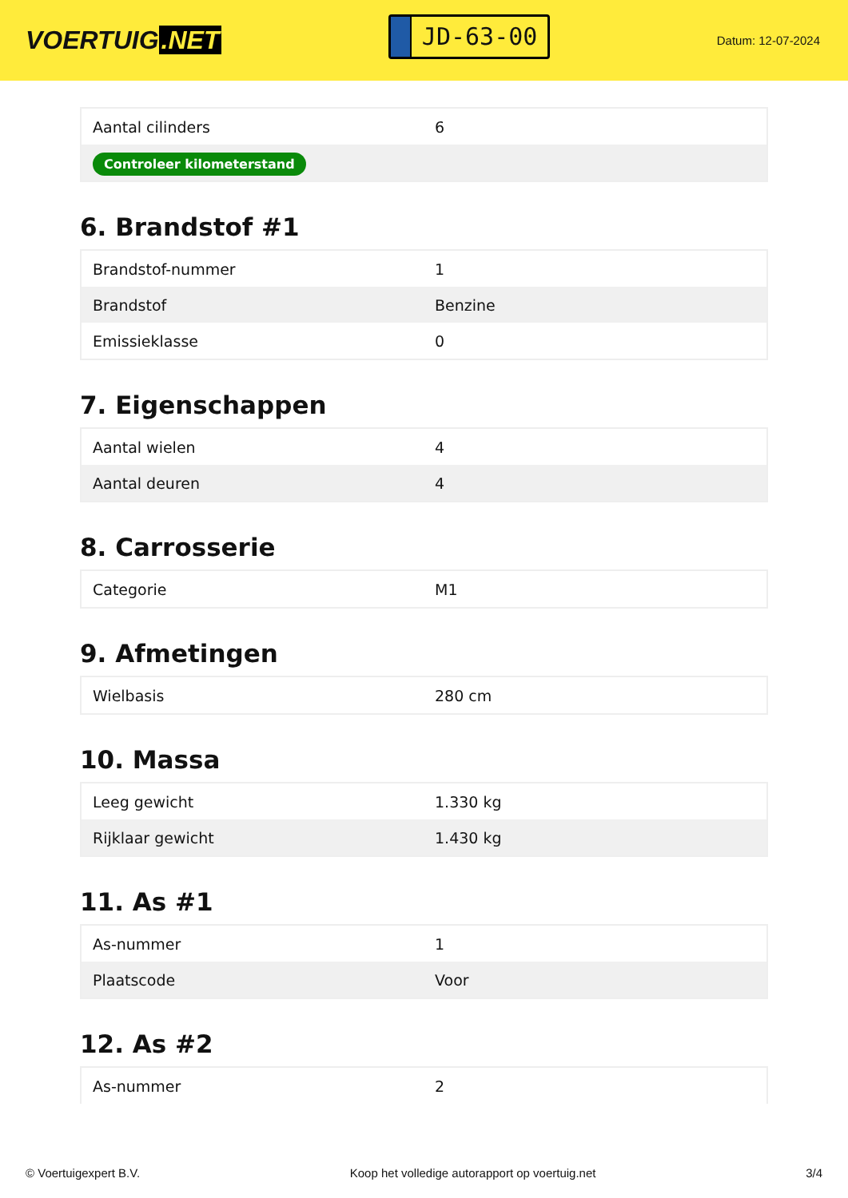VOERTUIG.NET
JD-63-00
Datum: 12-07-2024
| Aantal cilinders | 6 |
| Controleer kilometerstand | |
6. Brandstof #1
| Brandstof-nummer | 1 |
| Brandstof | Benzine |
| Emissieklasse | 0 |
7. Eigenschappen
| Aantal wielen | 4 |
| Aantal deuren | 4 |
8. Carrosserie
| Categorie | M1 |
9. Afmetingen
| Wielbasis | 280 cm |
10. Massa
| Leeg gewicht | 1.330 kg |
| Rijklaar gewicht | 1.430 kg |
11. As #1
| As-nummer | 1 |
| Plaatscode | Voor |
12. As #2
| As-nummer | 2 |
© Voertuigexpert B.V. Koop het volledige autorapport op voertuig.net 3/4